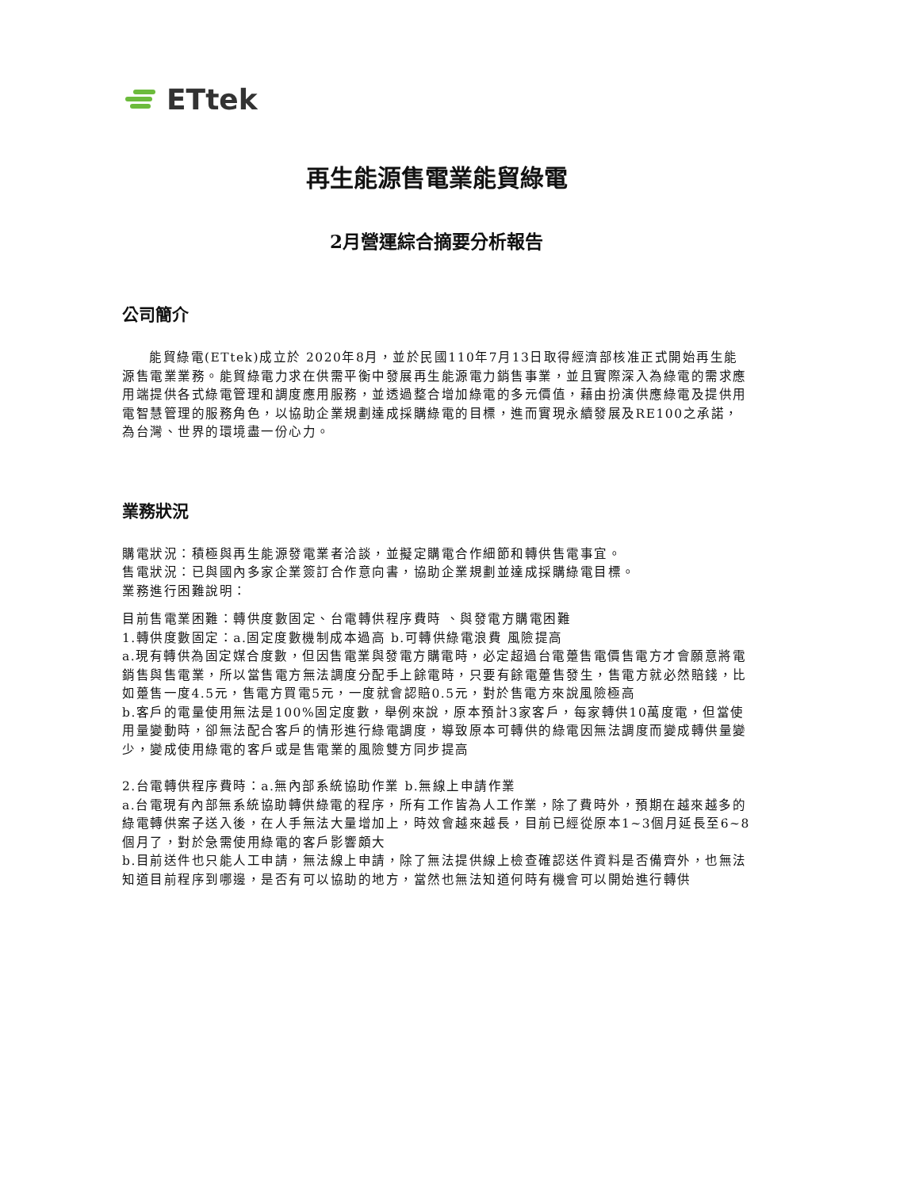ETtek
再生能源售電業能貿綠電
2月營運綜合摘要分析報告
公司簡介
能貿綠電(ETtek)成立於 2020年8月，並於民國110年7月13日取得經濟部核准正式開始再生能源售電業業務。能貿綠電力求在供需平衡中發展再生能源電力銷售事業，並且實際深入為綠電的需求應用端提供各式綠電管理和調度應用服務，並透過整合增加綠電的多元價值，藉由扮演供應綠電及提供用電智慧管理的服務角色，以協助企業規劃達成採購綠電的目標，進而實現永續發展及RE100之承諾，為台灣、世界的環境盡一份心力。
業務狀況
購電狀況：積極與再生能源發電業者洽談，並擬定購電合作細節和轉供售電事宜。
售電狀況：已與國內多家企業簽訂合作意向書，協助企業規劃並達成採購綠電目標。
業務進行困難說明：
目前售電業困難：轉供度數固定、台電轉供程序費時 、與發電方購電困難
1.轉供度數固定：a.固定度數機制成本過高 b.可轉供綠電浪費 風險提高
a.現有轉供為固定媒合度數，但因售電業與發電方購電時，必定超過台電躉售電價售電方才會願意將電銷售與售電業，所以當售電方無法調度分配手上餘電時，只要有餘電躉售發生，售電方就必然賠錢，比如躉售一度4.5元，售電方買電5元，一度就會認賠0.5元，對於售電方來說風險極高
b.客戶的電量使用無法是100%固定度數，舉例來說，原本預計3家客戶，每家轉供10萬度電，但當使用量變動時，卻無法配合客戶的情形進行綠電調度，導致原本可轉供的綠電因無法調度而變成轉供量變少，變成使用綠電的客戶或是售電業的風險雙方同步提高
2.台電轉供程序費時：a.無內部系統協助作業 b.無線上申請作業
a.台電現有內部無系統協助轉供綠電的程序，所有工作皆為人工作業，除了費時外，預期在越來越多的綠電轉供案子送入後，在人手無法大量增加上，時效會越來越長，目前已經從原本1~3個月延長至6~8個月了，對於急需使用綠電的客戶影響頗大
b.目前送件也只能人工申請，無法線上申請，除了無法提供線上檢查確認送件資料是否備齊外，也無法知道目前程序到哪邊，是否有可以協助的地方，當然也無法知道何時有機會可以開始進行轉供